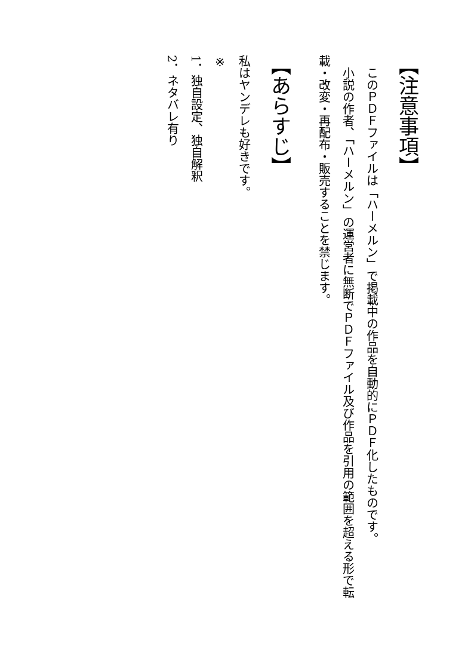【注意事項】
　このＰＤＦファイルは「ハーメルン」で掲載中の作品を自動的にＰＤＦ化したものです。
　小説の作者、「ハーメルン」の運営者に無断でＰＤＦファイル及び作品を引用の範囲を超える形で転載・改変・再配布・販売することを禁じます。
【あらすじ】
私はヤンデレも好きです。
※
1．独自設定、独自解釈
2．ネタバレ有り